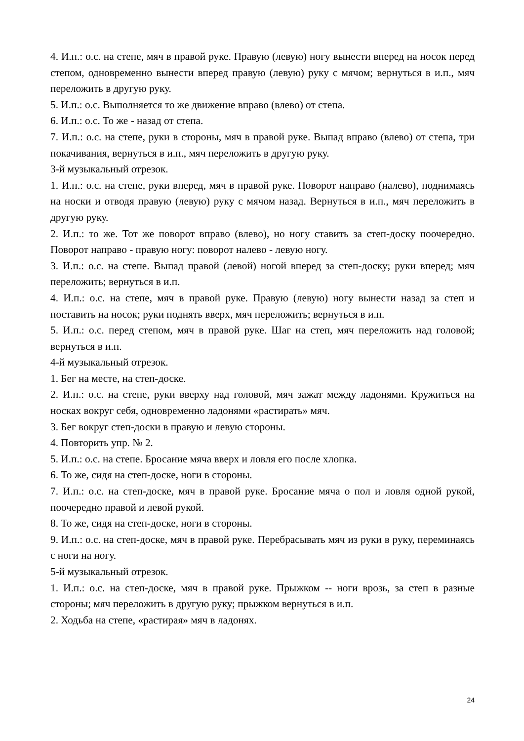4. И.п.: о.с. на степе, мяч в правой руке. Правую (левую) ногу вынести вперед на носок перед степом, одновременно вынести вперед правую (левую) руку с мячом; вернуться в и.п., мяч переложить в другую руку.
5. И.п.: о.с. Выполняется то же движение вправо (влево) от степа.
6. И.п.: о.с. То же - назад от степа.
7. И.п.: о.с. на степе, руки в стороны, мяч в правой руке. Выпад вправо (влево) от степа, три покачивания, вернуться в и.п., мяч переложить в другую руку.
3-й музыкальный отрезок.
1. И.п.: о.с. на степе, руки вперед, мяч в правой руке. Поворот направо (налево), поднимаясь на носки и отводя правую (левую) руку с мячом назад. Вернуться в и.п., мяч переложить в другую руку.
2. И.п.: то же. Тот же поворот вправо (влево), но ногу ставить за степ-доску поочередно. Поворот направо - правую ногу: поворот налево - левую ногу.
3. И.п.: о.с. на степе. Выпад правой (левой) ногой вперед за степ-доску; руки вперед; мяч переложить; вернуться в и.п.
4. И.п.: о.с. на степе, мяч в правой руке. Правую (левую) ногу вынести назад за степ и поставить на носок; руки поднять вверх, мяч переложить; вернуться в и.п.
5. И.п.: о.с. перед степом, мяч в правой руке. Шаг на степ, мяч переложить над головой; вернуться в и.п.
4-й музыкальный отрезок.
1. Бег на месте, на степ-доске.
2. И.п.: о.с. на степе, руки вверху над головой, мяч зажат между ладонями. Кружиться на носках вокруг себя, одновременно ладонями «растирать» мяч.
3. Бег вокруг степ-доски в правую и левую стороны.
4. Повторить упр. № 2.
5. И.п.: о.с. на степе. Бросание мяча вверх и ловля его после хлопка.
6. То же, сидя на степ-доске, ноги в стороны.
7. И.п.: о.с. на степ-доске, мяч в правой руке. Бросание мяча о пол и ловля одной рукой, поочередно правой и левой рукой.
8. То же, сидя на степ-доске, ноги в стороны.
9. И.п.: о.с. на степ-доске, мяч в правой руке. Перебрасывать мяч из руки в руку, переминаясь с ноги на ногу.
5-й музыкальный отрезок.
1. И.п.: о.с. на степ-доске, мяч в правой руке. Прыжком -- ноги врозь, за степ в разные стороны; мяч переложить в другую руку; прыжком вернуться в и.п.
2. Ходьба на степе, «растирая» мяч в ладонях.
24